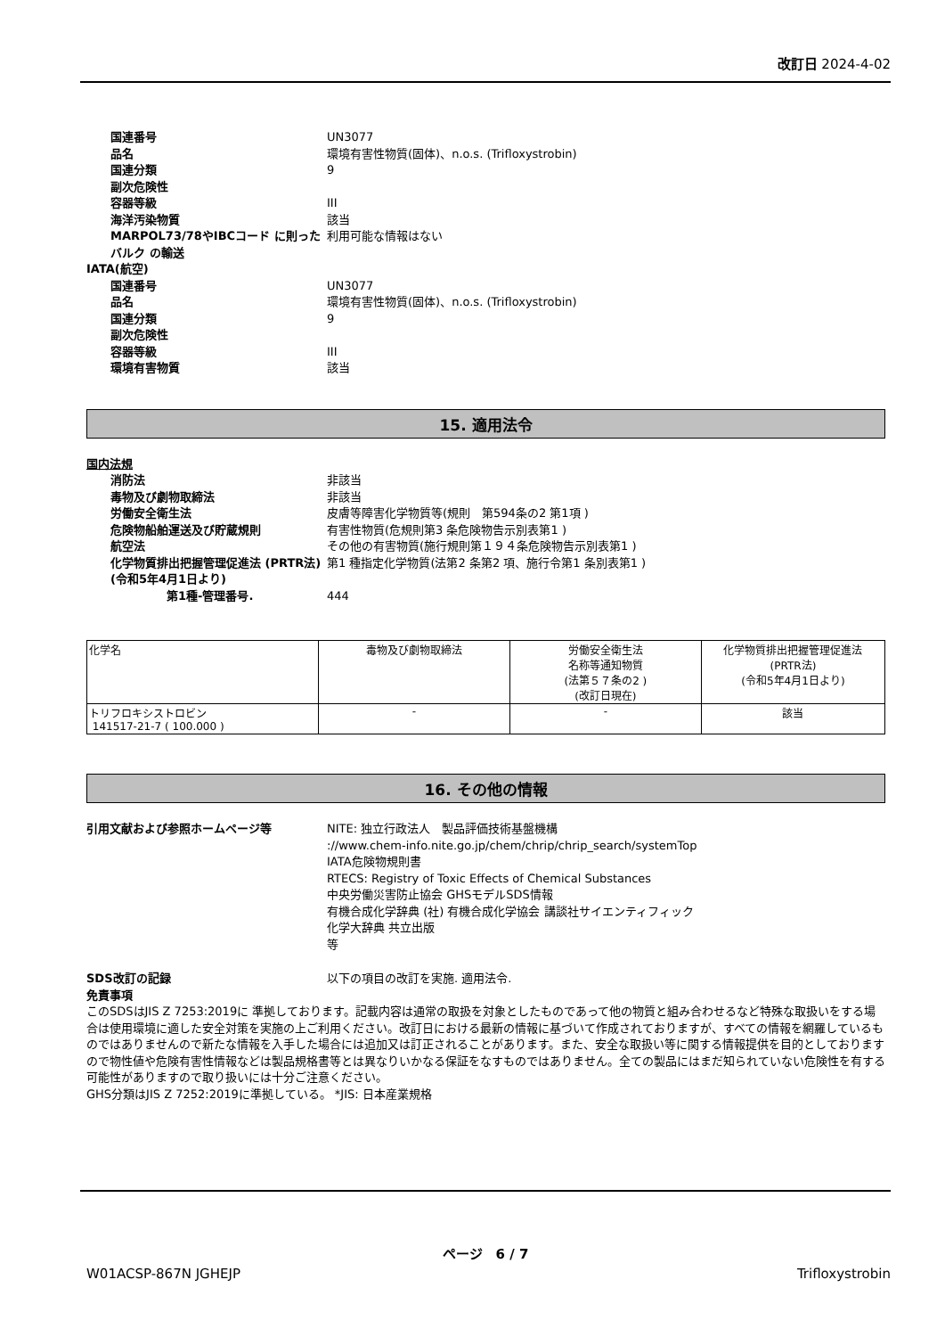改訂日 2024-4-02
国連番号 UN3077
品名 環境有害性物質(固体)、n.o.s. (Trifloxystrobin)
国連分類 9
副次危険性
容器等級 III
海洋汚染物質 該当
MARPOL73/78やIBCコード に則ったバルク の輸送
利用可能な情報はない
IATA(航空)
国連番号 UN3077
品名 環境有害性物質(固体)、n.o.s. (Trifloxystrobin)
国連分類 9
副次危険性
容器等級 III
環境有害物質 該当
15. 適用法令
国内法規
消防法 非該当
毒物及び劇物取締法 非該当
労働安全衛生法 皮膚等障害化学物質等(規則　第594条の2 第1項 )
危険物船舶運送及び貯蔵規則 有害性物質(危規則第3 条危険物告示別表第1 )
航空法 その他の有害物質(施行規則第１９４条危険物告示別表第1 )
化学物質排出把握管理促進法 (PRTR法)
(令和5年4月1日より)
第1 種指定化学物質(法第2 条第2 項、施行令第1 条別表第1 )
第1種-管理番号. 444
| 化学名 | 毒物及び劇物取締法 | 労働安全衛生法 名称等通知物質 (法第５７条の2 ) (改訂日現在) | 化学物質排出把握管理促進法 (PRTR法) (令和5年4月1日より) |
| --- | --- | --- | --- |
| トリフロキシストロビン 141517-21-7 ( 100.000 ) | - | - | 該当 |
16. その他の情報
引用文献および参照ホームページ等 NITE: 独立行政法人　製品評価技術基盤機構
://www.chem-info.nite.go.jp/chem/chrip/chrip_search/systemTop
IATA危険物規則書
RTECS: Registry of Toxic Effects of Chemical Substances
中央労働災害防止協会 GHSモデルSDS情報
有機合成化学辞典 (社) 有機合成化学協会 講談社サイエンティフィック
化学大辞典 共立出版
等
SDS改訂の記録 以下の項目の改訂を実施. 適用法令.
免責事項
このSDSはJIS Z 7253:2019に 準拠しております。記載内容は通常の取扱を対象としたものであって他の物質と組み合わせるなど特殊な取扱いをする場合は使用環境に適した安全対策を実施の上ご利用ください。改訂日における最新の情報に基づいて作成されておりますが、すべての情報を網羅しているものではありませんので新たな情報を入手した場合には追加又は訂正されることがあります。また、安全な取扱い等に関する情報提供を目的としておりますので物性値や危険有害性情報などは製品規格書等とは異なりいかなる保証をなすものではありません。全ての製品にはまだ知られていない危険性を有する可能性がありますので取り扱いには十分ご注意ください。
GHS分類はJIS Z 7252:2019に準拠している。 *JIS: 日本産業規格
ページ　6 / 7
W01ACSP-867N JGHEJP Trifloxystrobin